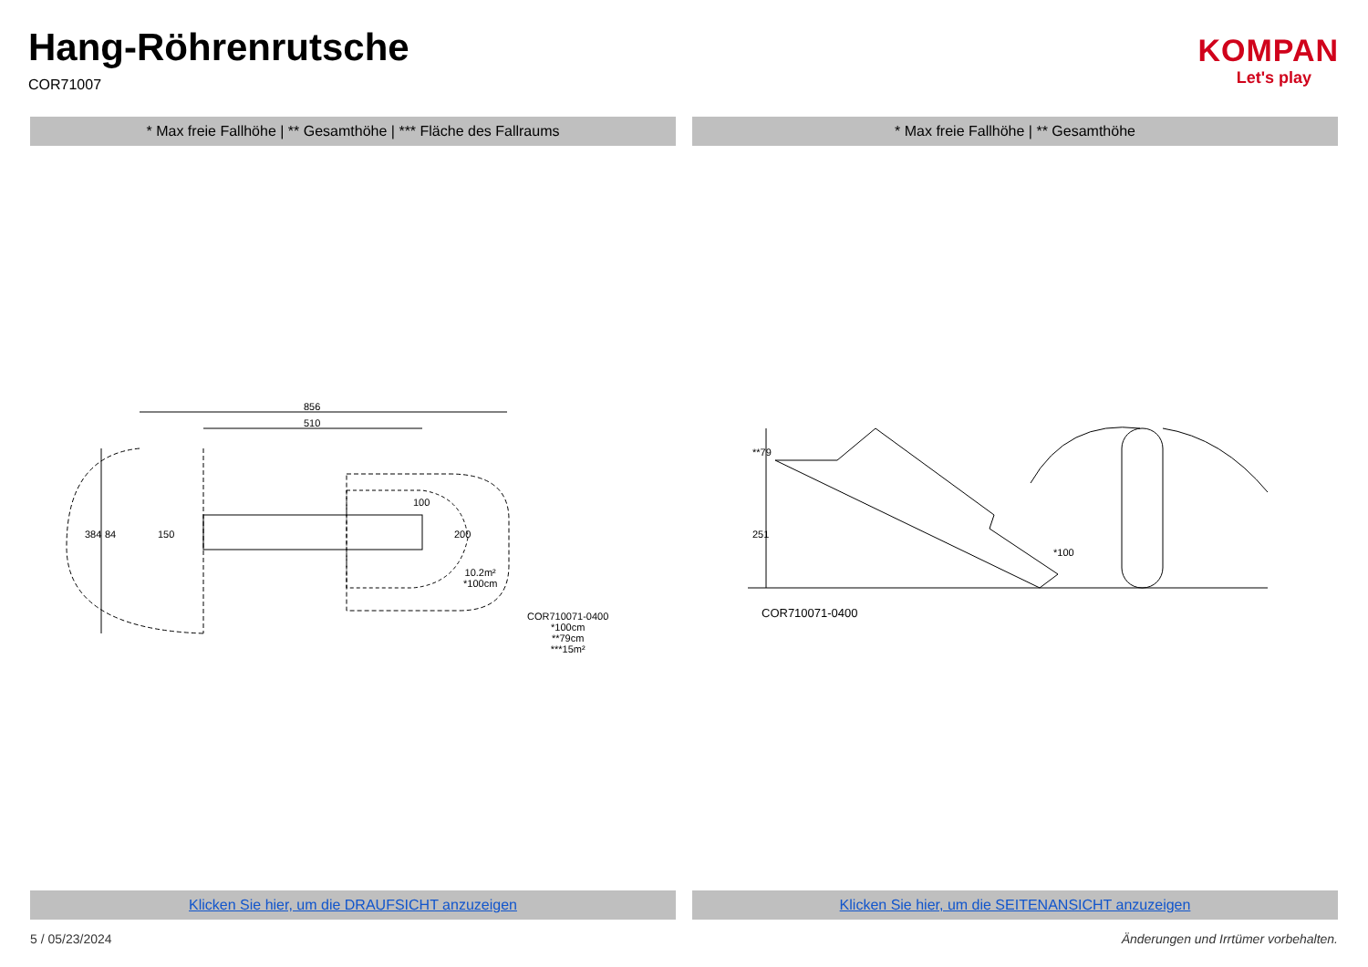Hang-Röhrenrutsche
COR71007
KOMPAN
Let's play
* Max freie Fallhöhe | ** Gesamthöhe | *** Fläche des Fallraums
* Max freie Fallhöhe | ** Gesamthöhe
856
510
150 200
100
384 84
10.2m²
*100cm
COR710071-0400
*100cm
**79cm
***15m²
**79
251
*100
COR710071-0400
Klicken Sie hier, um die DRAUFSICHT anzuzeigen
Klicken Sie hier, um die SEITENANSICHT anzuzeigen
5 / 05/23/2024 Änderungen und Irrtümer vorbehalten.